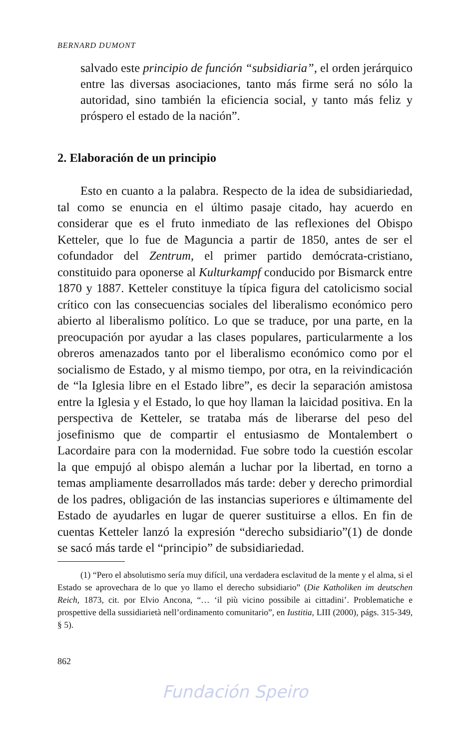BERNARD DUMONT
salvado este principio de función “subsidiaria”, el orden jerárquico entre las diversas asociaciones, tanto más firme será no sólo la autoridad, sino también la eficiencia social, y tanto más feliz y próspero el estado de la nación”.
2. Elaboración de un principio
Esto en cuanto a la palabra. Respecto de la idea de subsidiariedad, tal como se enuncia en el último pasaje citado, hay acuerdo en considerar que es el fruto inmediato de las reflexiones del Obispo Ketteler, que lo fue de Maguncia a partir de 1850, antes de ser el cofundador del Zentrum, el primer partido demócrata-cristiano, constituido para oponerse al Kulturkampf conducido por Bismarck entre 1870 y 1887. Ketteler constituye la típica figura del catolicismo social crítico con las consecuencias sociales del liberalismo económico pero abierto al liberalismo político. Lo que se traduce, por una parte, en la preocupación por ayudar a las clases populares, particularmente a los obreros amenazados tanto por el liberalismo económico como por el socialismo de Estado, y al mismo tiempo, por otra, en la reivindicación de “la Iglesia libre en el Estado libre”, es decir la separación amistosa entre la Iglesia y el Estado, lo que hoy llaman la laicidad positiva. En la perspectiva de Ketteler, se trataba más de liberarse del peso del josefinismo que de compartir el entusiasmo de Montalembert o Lacordaire para con la modernidad. Fue sobre todo la cuestión escolar la que empujó al obispo alemán a luchar por la libertad, en torno a temas ampliamente desarrollados más tarde: deber y derecho primordial de los padres, obligación de las instancias superiores e últimamente del Estado de ayudarles en lugar de querer sustituirse a ellos. En fin de cuentas Ketteler lanzó la expresión “derecho subsidiario”(1) de donde se sacó más tarde el “principio” de subsidiariedad.
(1) “Pero el absolutismo sería muy difícil, una verdadera esclavitud de la mente y el alma, si el Estado se aprovechara de lo que yo llamo el derecho subsidiario” (Die Katholiken im deutschen Reich, 1873, cit. por Elvio Ancona, “… ‘il più vicino possibile ai cittadini’. Problematiche e prospettive della sussidiarietà nell’ordinamento comunitario”, en Iustitia, LIII (2000), págs. 315-349, § 5).
862
Fundación Speiro